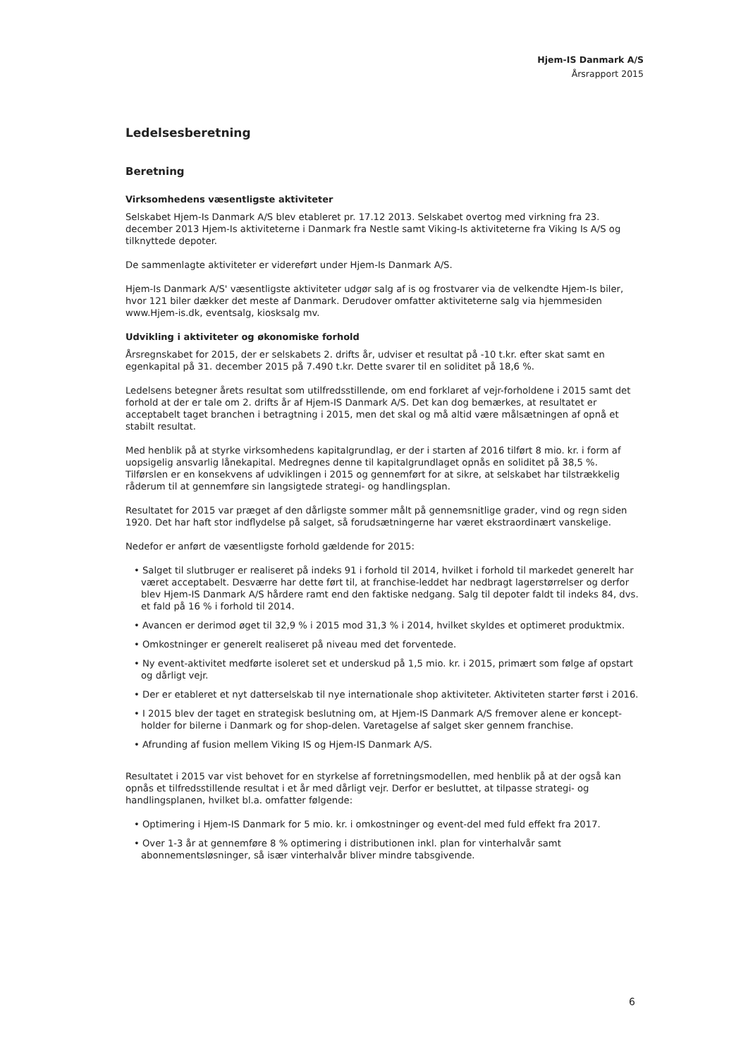Hjem-IS Danmark A/S
Årsrapport 2015
Ledelsesberetning
Beretning
Virksomhedens væsentligste aktiviteter
Selskabet Hjem-Is Danmark A/S blev etableret pr. 17.12 2013. Selskabet overtog med virkning fra 23. december 2013 Hjem-Is aktiviteterne i Danmark fra Nestle samt Viking-Is aktiviteterne fra Viking Is A/S og tilknyttede depoter.
De sammenlagte aktiviteter er videreført under Hjem-Is Danmark A/S.
Hjem-Is Danmark A/S' væsentligste aktiviteter udgør salg af is og frostvarer via de velkendte Hjem-Is biler, hvor 121 biler dækker det meste af Danmark. Derudover omfatter aktiviteterne salg via hjemmesiden www.Hjem-is.dk, eventsalg, kiosksalg mv.
Udvikling i aktiviteter og økonomiske forhold
Årsregnskabet for 2015, der er selskabets 2. drifts år, udviser et resultat på -10 t.kr. efter skat samt en egenkapital på 31. december 2015 på 7.490 t.kr. Dette svarer til en soliditet på 18,6 %.
Ledelsens betegner årets resultat som utilfredsstillende, om end forklaret af vejr-forholdene i 2015 samt det forhold at der er tale om 2. drifts år af Hjem-IS Danmark A/S. Det kan dog bemærkes, at resultatet er acceptabelt taget branchen i betragtning i 2015, men det skal og må altid være målsætningen af opnå et stabilt resultat.
Med henblik på at styrke virksomhedens kapitalgrundlag, er der i starten af 2016 tilført 8 mio. kr. i form af uopsigelig ansvarlig lånekapital. Medregnes denne til kapitalgrundlaget opnås en soliditet på 38,5 %. Tilførslen er en konsekvens af udviklingen i 2015 og gennemført for at sikre, at selskabet har tilstrækkelig råderum til at gennemføre sin langsigtede strategi- og handlingsplan.
Resultatet for 2015 var præget af den dårligste sommer målt på gennemsnitlige grader, vind og regn siden 1920. Det har haft stor indflydelse på salget, så forudsætningerne har været ekstraordinært vanskelige.
Nedefor er anført de væsentligste forhold gældende for 2015:
• Salget til slutbruger er realiseret på indeks 91 i forhold til 2014, hvilket i forhold til markedet generelt har været acceptabelt. Desværre har dette ført til, at franchise-leddet har nedbragt lagerstørrelser og derfor blev Hjem-IS Danmark A/S hårdere ramt end den faktiske nedgang. Salg til depoter faldt til indeks 84, dvs. et fald på 16 % i forhold til 2014.
• Avancen er derimod øget til 32,9 % i 2015 mod 31,3 % i 2014, hvilket skyldes et optimeret produktmix.
• Omkostninger er generelt realiseret på niveau med det forventede.
• Ny event-aktivitet medførte isoleret set et underskud på 1,5 mio. kr. i 2015, primært som følge af opstart og dårligt vejr.
• Der er etableret et nyt datterselskab til nye internationale shop aktiviteter. Aktiviteten starter først i 2016.
• I 2015 blev der taget en strategisk beslutning om, at Hjem-IS Danmark A/S fremover alene er koncept-holder for bilerne i Danmark og for shop-delen. Varetagelse af salget sker gennem franchise.
• Afrunding af fusion mellem Viking IS og Hjem-IS Danmark A/S.
Resultatet i 2015 var vist behovet for en styrkelse af forretningsmodellen, med henblik på at der også kan opnås et tilfredsstillende resultat i et år med dårligt vejr. Derfor er besluttet, at tilpasse strategi- og handlingsplanen, hvilket bl.a. omfatter følgende:
• Optimering i Hjem-IS Danmark for 5 mio. kr. i omkostninger og event-del med fuld effekt fra 2017.
• Over 1-3 år at gennemføre 8 % optimering i distributionen inkl. plan for vinterhalvår samt abonnementsløsninger, så især vinterhalvår bliver mindre tabsgivende.
6